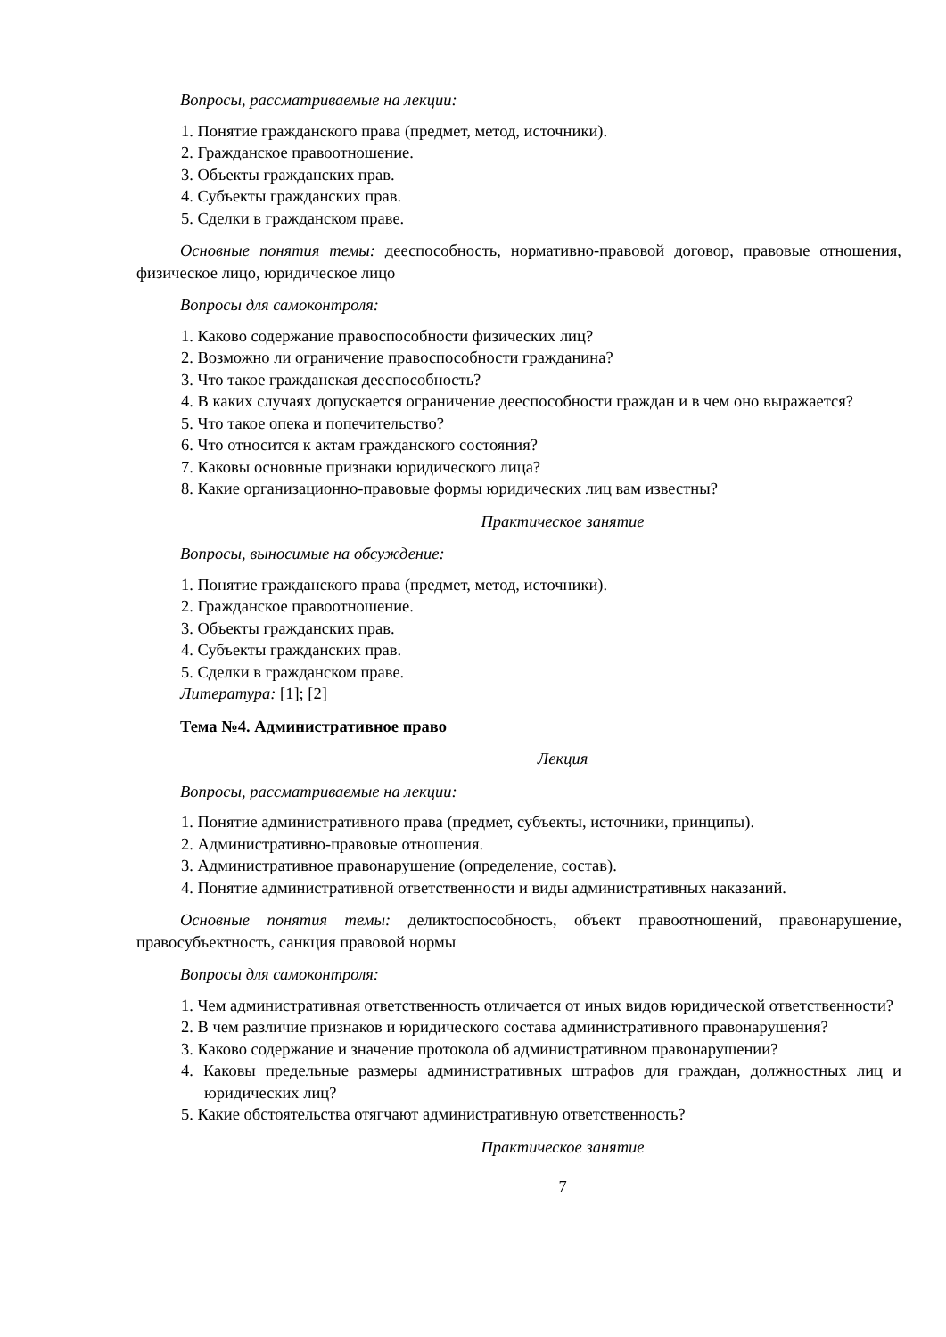Вопросы, рассматриваемые на лекции:
1. Понятие гражданского права (предмет, метод, источники).
2. Гражданское правоотношение.
3. Объекты гражданских прав.
4. Субъекты гражданских прав.
5. Сделки в гражданском праве.
Основные понятия темы: дееспособность, нормативно-правовой договор, правовые отношения, физическое лицо, юридическое лицо
Вопросы для самоконтроля:
1. Каково содержание правоспособности физических лиц?
2. Возможно ли ограничение правоспособности гражданина?
3. Что такое гражданская дееспособность?
4. В каких случаях допускается ограничение дееспособности граждан и в чем оно выражается?
5. Что такое опека и попечительство?
6. Что относится к актам гражданского состояния?
7. Каковы основные признаки юридического лица?
8. Какие организационно-правовые формы юридических лиц вам известны?
Практическое занятие
Вопросы, выносимые на обсуждение:
1. Понятие гражданского права (предмет, метод, источники).
2. Гражданское правоотношение.
3. Объекты гражданских прав.
4. Субъекты гражданских прав.
5. Сделки в гражданском праве.
Литература: [1]; [2]
Тема №4. Административное право
Лекция
Вопросы, рассматриваемые на лекции:
1. Понятие административного права (предмет, субъекты, источники, принципы).
2. Административно-правовые отношения.
3. Административное правонарушение (определение, состав).
4. Понятие административной ответственности и виды административных наказаний.
Основные понятия темы: деликтоспособность, объект правоотношений, правонарушение, правосубъектность, санкция правовой нормы
Вопросы для самоконтроля:
1. Чем административная ответственность отличается от иных видов юридической ответственности?
2. В чем различие признаков и юридического состава административного правонарушения?
3. Каково содержание и значение протокола об административном правонарушении?
4. Каковы предельные размеры административных штрафов для граждан, должностных лиц и юридических лиц?
5. Какие обстоятельства отягчают административную ответственность?
Практическое занятие
7